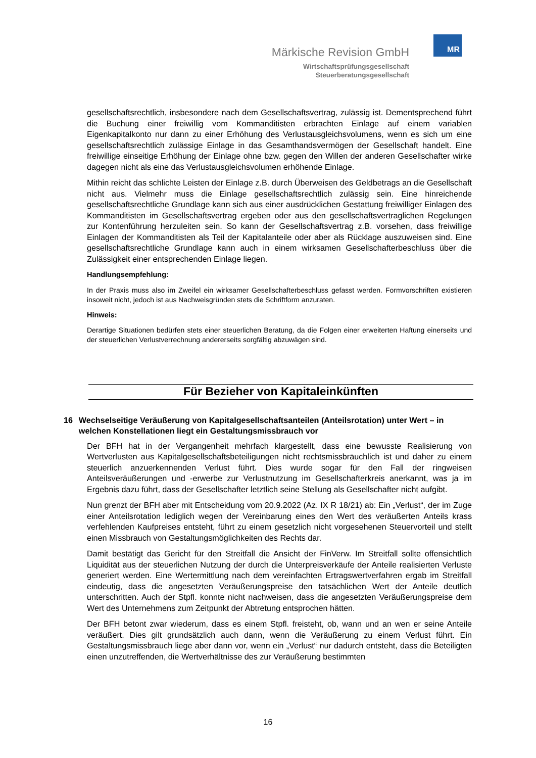Märkische Revision GmbH
Wirtschaftsprüfungsgesellschaft
Steuerberatungsgesellschaft
MR
gesellschaftsrechtlich, insbesondere nach dem Gesellschaftsvertrag, zulässig ist. Dementsprechend führt die Buchung einer freiwillig vom Kommanditisten erbrachten Einlage auf einem variablen Eigenkapitalkonto nur dann zu einer Erhöhung des Verlustausgleichsvolumens, wenn es sich um eine gesellschaftsrechtlich zulässige Einlage in das Gesamthandsvermögen der Gesellschaft handelt. Eine freiwillige einseitige Erhöhung der Einlage ohne bzw. gegen den Willen der anderen Gesellschafter wirke dagegen nicht als eine das Verlustausgleichsvolumen erhöhende Einlage.
Mithin reicht das schlichte Leisten der Einlage z.B. durch Überweisen des Geldbetrags an die Gesellschaft nicht aus. Vielmehr muss die Einlage gesellschaftsrechtlich zulässig sein. Eine hinreichende gesellschaftsrechtliche Grundlage kann sich aus einer ausdrücklichen Gestattung freiwilliger Einlagen des Kommanditisten im Gesellschaftsvertrag ergeben oder aus den gesellschaftsvertraglichen Regelungen zur Kontenführung herzuleiten sein. So kann der Gesellschaftsvertrag z.B. vorsehen, dass freiwillige Einlagen der Kommanditisten als Teil der Kapitalanteile oder aber als Rücklage auszuweisen sind. Eine gesellschaftsrechtliche Grundlage kann auch in einem wirksamen Gesellschafterbeschluss über die Zulässigkeit einer entsprechenden Einlage liegen.
Handlungsempfehlung:
In der Praxis muss also im Zweifel ein wirksamer Gesellschafterbeschluss gefasst werden. Formvorschriften existieren insoweit nicht, jedoch ist aus Nachweisgründen stets die Schriftform anzuraten.
Hinweis:
Derartige Situationen bedürfen stets einer steuerlichen Beratung, da die Folgen einer erweiterten Haftung einerseits und der steuerlichen Verlustverrechnung andererseits sorgfältig abzuwägen sind.
Für Bezieher von Kapitaleinkünften
16 Wechselseitige Veräußerung von Kapitalgesellschaftsanteilen (Anteilsrotation) unter Wert – in welchen Konstellationen liegt ein Gestaltungsmissbrauch vor
Der BFH hat in der Vergangenheit mehrfach klargestellt, dass eine bewusste Realisierung von Wertverlusten aus Kapitalgesellschaftsbeteiligungen nicht rechtsmissbräuchlich ist und daher zu einem steuerlich anzuerkennenden Verlust führt. Dies wurde sogar für den Fall der ringweisen Anteilsveräußerungen und -erwerbe zur Verlustnutzung im Gesellschafterkreis anerkannt, was ja im Ergebnis dazu führt, dass der Gesellschafter letztlich seine Stellung als Gesellschafter nicht aufgibt.
Nun grenzt der BFH aber mit Entscheidung vom 20.9.2022 (Az. IX R 18/21) ab: Ein „Verlust“, der im Zuge einer Anteilsrotation lediglich wegen der Vereinbarung eines den Wert des veräußerten Anteils krass verfehlenden Kaufpreises entsteht, führt zu einem gesetzlich nicht vorgesehenen Steuervorteil und stellt einen Missbrauch von Gestaltungsmöglichkeiten des Rechts dar.
Damit bestätigt das Gericht für den Streitfall die Ansicht der FinVerw. Im Streitfall sollte offensichtlich Liquidität aus der steuerlichen Nutzung der durch die Unterpreisverkäufe der Anteile realisierten Verluste generiert werden. Eine Wertermittlung nach dem vereinfachten Ertragswertverfahren ergab im Streitfall eindeutig, dass die angesetzten Veräußerungspreise den tatsächlichen Wert der Anteile deutlich unterschritten. Auch der Stpfl. konnte nicht nachweisen, dass die angesetzten Veräußerungspreise dem Wert des Unternehmens zum Zeitpunkt der Abtretung entsprochen hätten.
Der BFH betont zwar wiederum, dass es einem Stpfl. freisteht, ob, wann und an wen er seine Anteile veräußert. Dies gilt grundsätzlich auch dann, wenn die Veräußerung zu einem Verlust führt. Ein Gestaltungsmissbrauch liege aber dann vor, wenn ein „Verlust“ nur dadurch entsteht, dass die Beteiligten einen unzutreffenden, die Wertverhältnisse des zur Veräußerung bestimmten
16